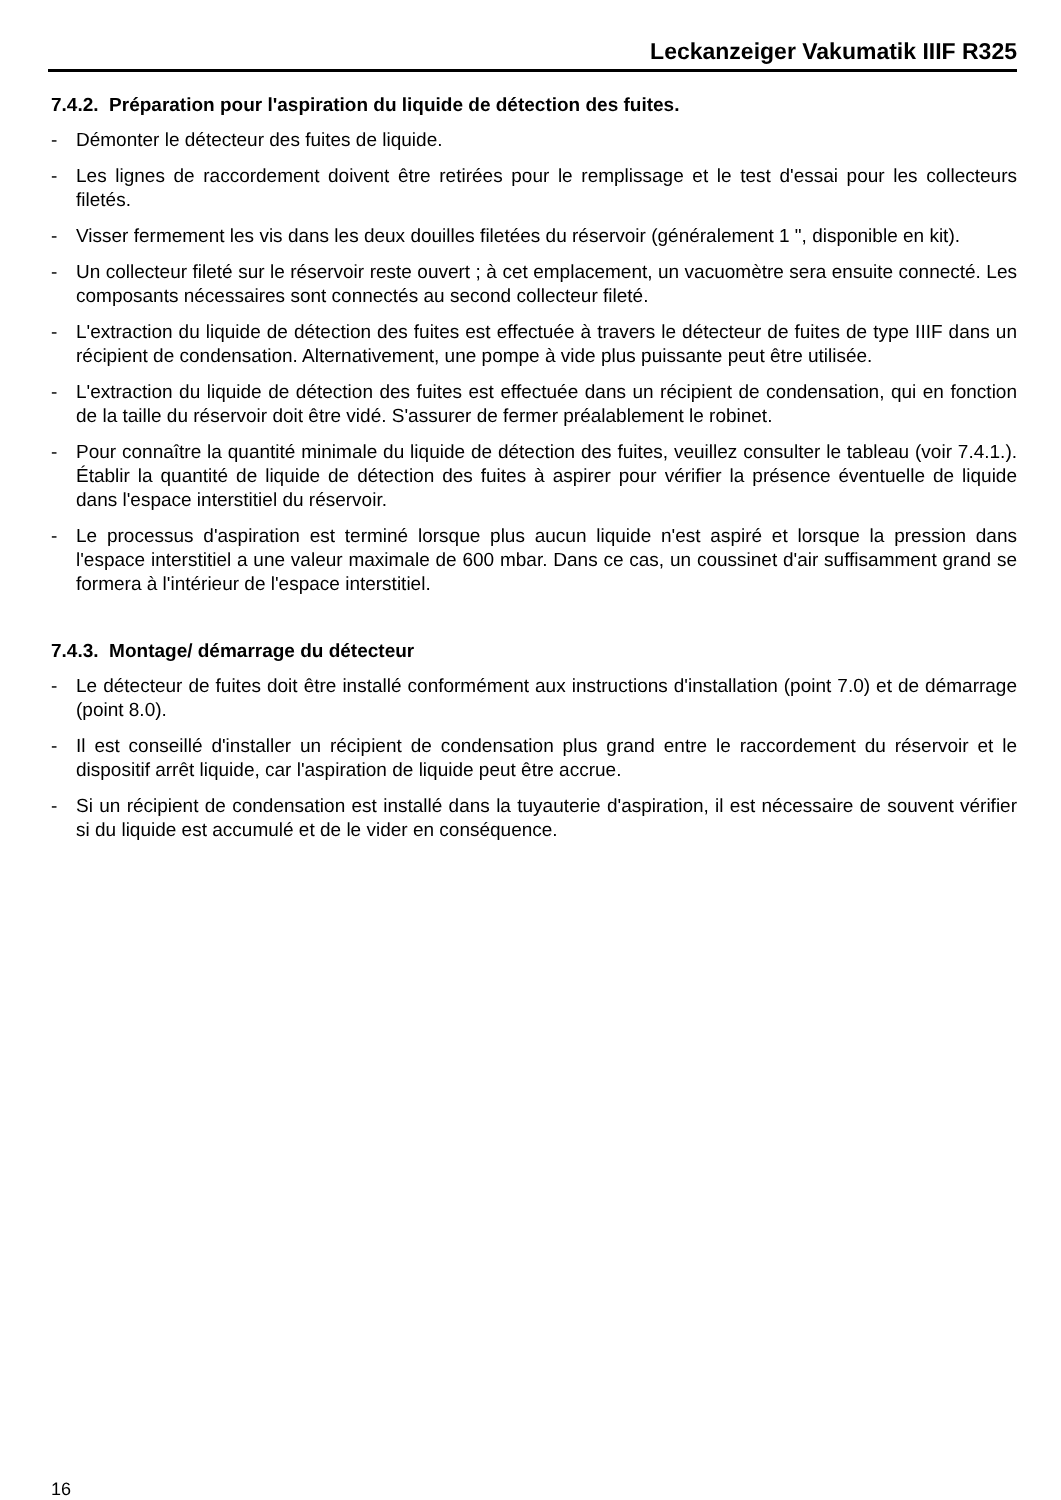Leckanzeiger Vakumatik IIIF R325
7.4.2. Préparation pour l'aspiration du liquide de détection des fuites.
- Démonter le détecteur des fuites de liquide.
- Les lignes de raccordement doivent être retirées pour le remplissage et le test d'essai pour les collecteurs filetés.
- Visser fermement les vis dans les deux douilles filetées du réservoir (généralement 1 ", disponible en kit).
- Un collecteur fileté sur le réservoir reste ouvert ; à cet emplacement, un vacuomètre sera ensuite connecté. Les composants nécessaires sont connectés au second collecteur fileté.
- L'extraction du liquide de détection des fuites est effectuée à travers le détecteur de fuites de type IIIF dans un récipient de condensation. Alternativement, une pompe à vide plus puissante peut être utilisée.
- L'extraction du liquide de détection des fuites est effectuée dans un récipient de condensation, qui en fonction de la taille du réservoir doit être vidé. S'assurer de fermer préalablement le robinet.
- Pour connaître la quantité minimale du liquide de détection des fuites, veuillez consulter le tableau (voir 7.4.1.). Établir la quantité de liquide de détection des fuites à aspirer pour vérifier la présence éventuelle de liquide dans l'espace interstitiel du réservoir.
- Le processus d'aspiration est terminé lorsque plus aucun liquide n'est aspiré et lorsque la pression dans l'espace interstitiel a une valeur maximale de 600 mbar. Dans ce cas, un coussinet d'air suffisamment grand se formera à l'intérieur de l'espace interstitiel.
7.4.3. Montage/ démarrage du détecteur
- Le détecteur de fuites doit être installé conformément aux instructions d'installation (point 7.0) et de démarrage (point 8.0).
- Il est conseillé d'installer un récipient de condensation plus grand entre le raccordement du réservoir et le dispositif arrêt liquide, car l'aspiration de liquide peut être accrue.
- Si un récipient de condensation est installé dans la tuyauterie d'aspiration, il est nécessaire de souvent vérifier si du liquide est accumulé et de le vider en conséquence.
16